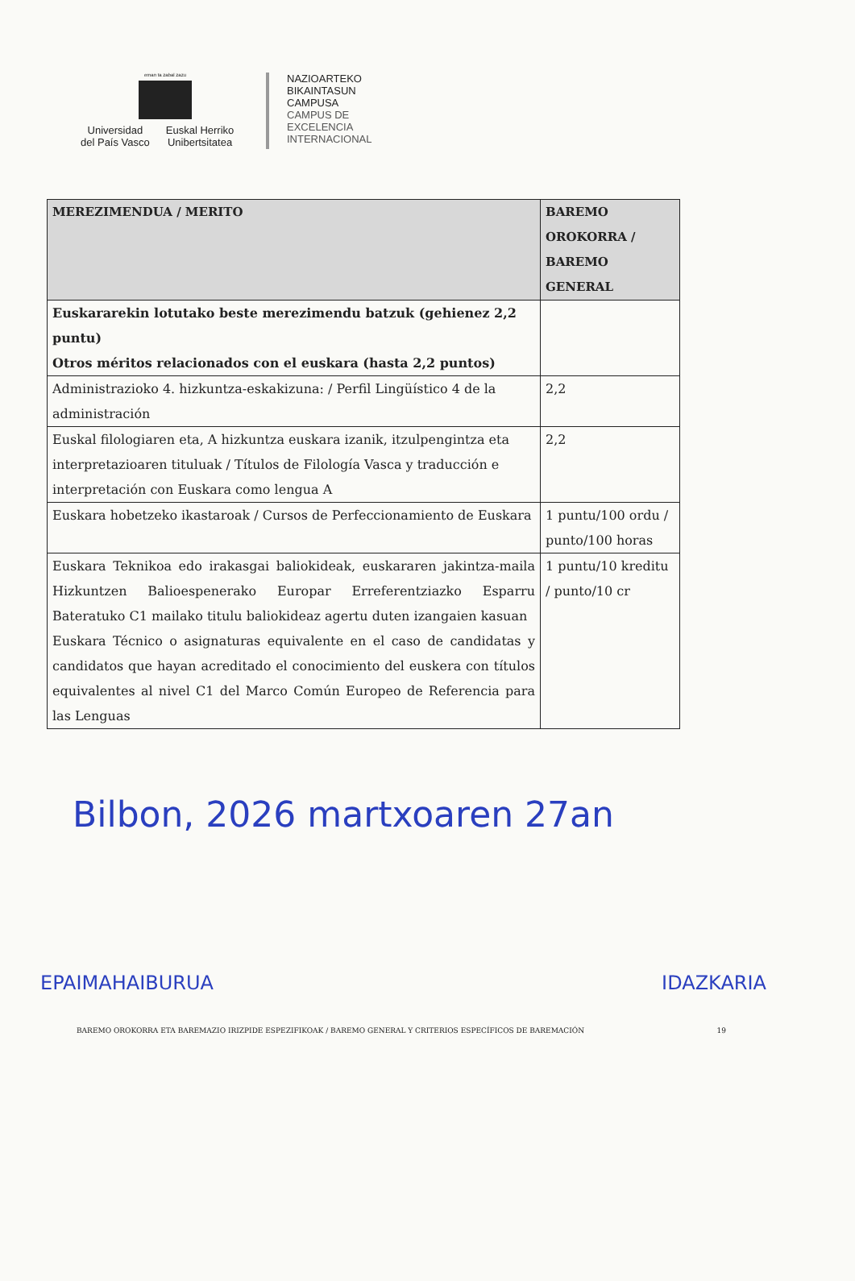eman ta zabal zazu
Universidad
del País Vasco
Euskal Herriko
Unibertsitatea
NAZIOARTEKO
BIKAINTASUN
CAMPUSA
CAMPUS DE
EXCELENCIA
INTERNACIONAL
| MEREZIMENDUA / MERITO | BAREMO OROKORRA / BAREMO GENERAL |
| --- | --- |
| Euskararekin lotutako beste merezimendu batzuk (gehienez 2,2 puntu) Otros méritos relacionados con el euskara (hasta 2,2 puntos) | |
| Administrazioko 4. hizkuntza-eskakizuna: / Perfil Lingüístico 4 de la administración | 2,2 |
| Euskal filologiaren eta, A hizkuntza euskara izanik, itzulpengintza eta interpretazioaren tituluak / Títulos de Filología Vasca y traducción e interpretación con Euskara como lengua A | 2,2 |
| Euskara hobetzeko ikastaroak / Cursos de Perfeccionamiento de Euskara | 1 puntu/100 ordu / punto/100 horas |
| Euskara Teknikoa edo irakasgai baliokideak, euskararen jakintza-maila Hizkuntzen Balioespenerako Europar Erreferentziazko Esparru Bateratuko C1 mailako titulu baliokideaz agertu duten izangaien kasuan Euskara Técnico o asignaturas equivalente en el caso de candidatas y candidatos que hayan acreditado el conocimiento del euskera con títulos equivalentes al nivel C1 del Marco Común Europeo de Referencia para las Lenguas | 1 puntu/10 kreditu / punto/10 cr |
Bilbon, 2026 martxoaren 27an
EPAIMAHAIBURUA IDAZKARIA
BAREMO OROKORRA ETA BAREMAZIO IRIZPIDE ESPEZIFIKOAK / BAREMO GENERAL Y CRITERIOS ESPECÍFICOS DE BAREMACIÓN 19